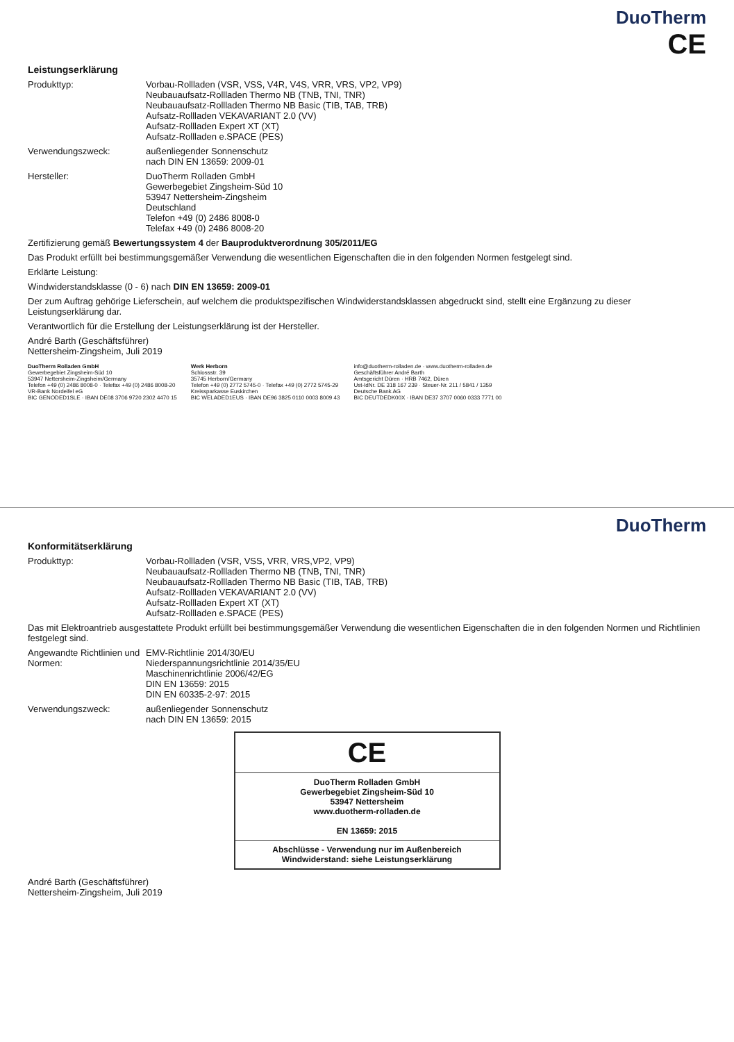DuoTherm
CE
Leistungserklärung
Produkttyp: Vorbau-Rollladen (VSR, VSS, V4R, V4S, VRR, VRS, VP2, VP9)
Neubauaufsatz-Rollladen Thermo NB (TNB, TNI, TNR)
Neubauaufsatz-Rollladen Thermo NB Basic (TIB, TAB, TRB)
Aufsatz-Rollladen VEKAVARIANT 2.0 (VV)
Aufsatz-Rollladen Expert XT (XT)
Aufsatz-Rollladen e.SPACE (PES)
Verwendungszweck: außenliegender Sonnenschutz
nach DIN EN 13659: 2009-01
Hersteller: DuoTherm Rolladen GmbH
Gewerbegebiet Zingsheim-Süd 10
53947 Nettersheim-Zingsheim
Deutschland
Telefon +49 (0) 2486 8008-0
Telefax +49 (0) 2486 8008-20
Zertifizierung gemäß Bewertungssystem 4 der Bauproduktverordnung 305/2011/EG
Das Produkt erfüllt bei bestimmungsgemäßer Verwendung die wesentlichen Eigenschaften die in den folgenden Normen festgelegt sind.
Erklärte Leistung:
Windwiderstandsklasse (0 - 6) nach DIN EN 13659: 2009-01
Der zum Auftrag gehörige Lieferschein, auf welchem die produktspezifischen Windwiderstandsklassen abgedruckt sind, stellt eine Ergänzung zu dieser Leistungserklärung dar.
Verantwortlich für die Erstellung der Leistungserklärung ist der Hersteller.
André Barth (Geschäftsführer)
Nettersheim-Zingsheim, Juli 2019
DuoTherm Rolladen GmbH
Gewerbegebiet Zingsheim-Süd 10
53947 Nettersheim-Zingsheim/Germany
Telefon +49 (0) 2486 8008-0 · Telefax +49 (0) 2486 8008-20
VR-Bank Nordeifel eG
BIC GENODED1SLE · IBAN DE08 3706 9720 2302 4470 15
Werk Herborn
Schlossstr. 39
35745 Herborn/Germany
Telefon +49 (0) 2772 5745-0 · Telefax +49 (0) 2772 5745-29
Kreissparkasse Euskirchen
BIC WELADED1EUS · IBAN DE96 3825 0110 0003 8009 43
info@duotherm-rolladen.de · www.duotherm-rolladen.de
Geschäftsführer André Barth
Amtsgericht Düren · HRB 7462, Düren
Ust-IdNr. DE 318 167 239 · Steuer-Nr. 211 / 5841 / 1359
Deutsche Bank AG
BIC DEUTDEDK00X · IBAN DE37 3707 0060 0333 7771 00
DuoTherm
Konformitätserklärung
Produkttyp: Vorbau-Rollladen (VSR, VSS, VRR, VRS,VP2, VP9)
Neubauaufsatz-Rollladen Thermo NB (TNB, TNI, TNR)
Neubauaufsatz-Rollladen Thermo NB Basic (TIB, TAB, TRB)
Aufsatz-Rollladen VEKAVARIANT 2.0 (VV)
Aufsatz-Rollladen Expert XT (XT)
Aufsatz-Rollladen e.SPACE (PES)
Das mit Elektroantrieb ausgestattete Produkt erfüllt bei bestimmungsgemäßer Verwendung die wesentlichen Eigenschaften die in den folgenden Normen und Richtlinien festgelegt sind.
Angewandte Richtlinien und Normen:
EMV-Richtlinie 2014/30/EU
Niederspannungsrichtlinie 2014/35/EU
Maschinenrichtlinie 2006/42/EG
DIN EN 13659: 2015
DIN EN 60335-2-97: 2015
Verwendungszweck: außenliegender Sonnenschutz
nach DIN EN 13659: 2015
CE
DuoTherm Rolladen GmbH
Gewerbegebiet Zingsheim-Süd 10
53947 Nettersheim
www.duotherm-rolladen.de
EN 13659: 2015
Abschlüsse - Verwendung nur im Außenbereich
Windwiderstand: siehe Leistungserklärung
André Barth (Geschäftsführer)
Nettersheim-Zingsheim, Juli 2019